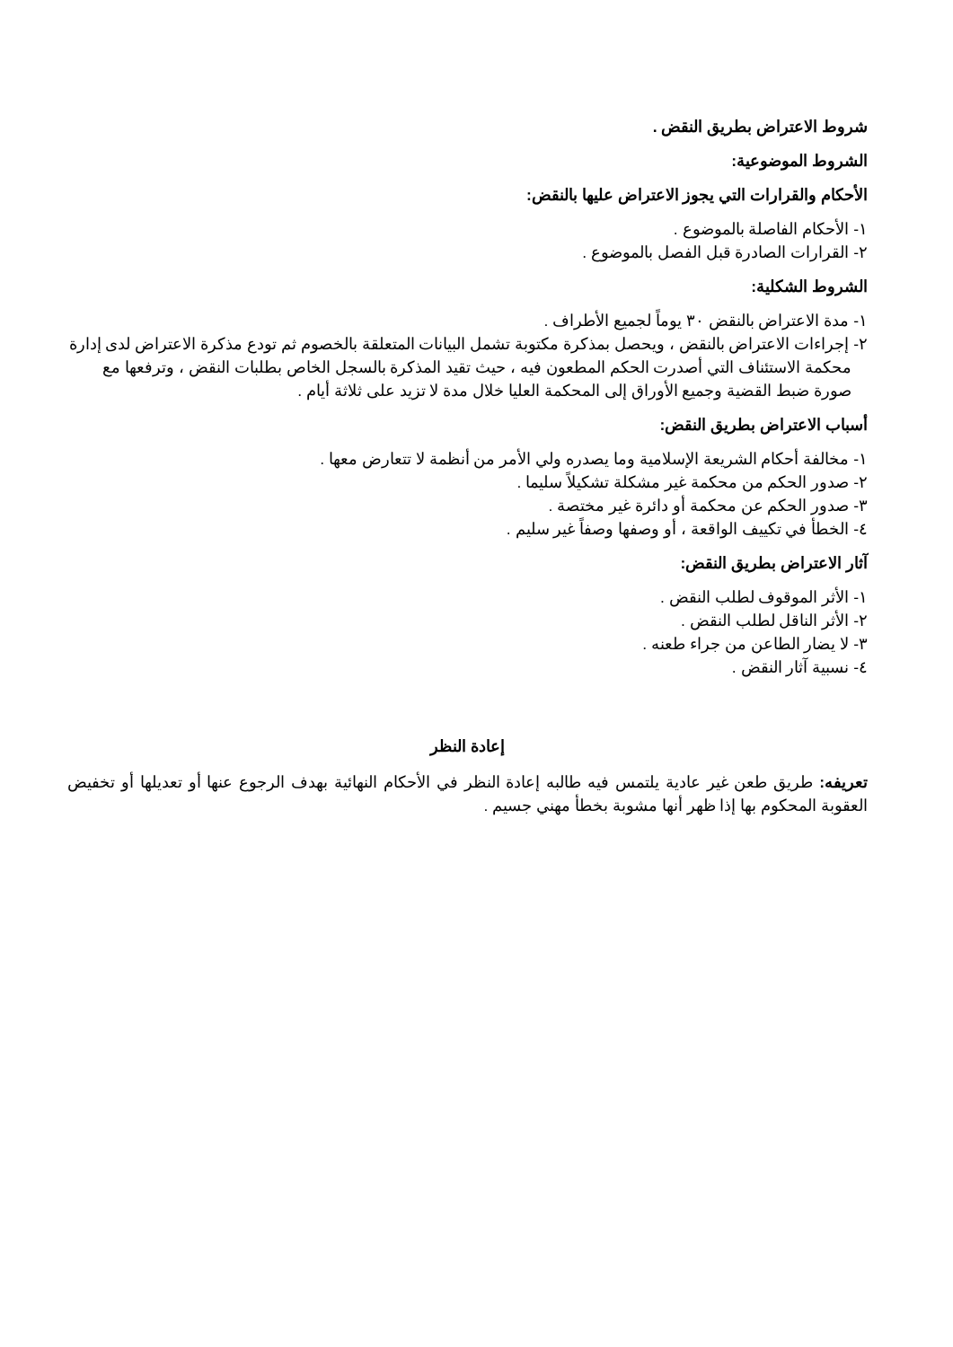شروط الاعتراض بطريق النقض .
الشروط الموضوعية:
الأحكام والقرارات التي يجوز الاعتراض عليها بالنقض:
١- الأحكام الفاصلة بالموضوع .
٢- القرارات الصادرة قبل الفصل بالموضوع .
الشروط الشكلية:
١- مدة الاعتراض بالنقض ٣٠ يوماً لجميع الأطراف .
٢- إجراءات الاعتراض بالنقض ، ويحصل بمذكرة مكتوبة تشمل البيانات المتعلقة بالخصوم ثم تودع مذكرة الاعتراض لدى إدارة محكمة الاستئناف التي أصدرت الحكم المطعون فيه ، حيث تقيد المذكرة بالسجل الخاص بطلبات النقض ، وترفعها مع صورة ضبط القضية وجميع الأوراق إلى المحكمة العليا خلال مدة لا تزيد على ثلاثة أيام .
أسباب الاعتراض بطريق النقض:
١- مخالفة أحكام الشريعة الإسلامية وما يصدره ولي الأمر من أنظمة لا تتعارض معها .
٢- صدور الحكم من محكمة غير مشكلة تشكيلاً سليما .
٣- صدور الحكم عن محكمة أو دائرة غير مختصة .
٤- الخطأ في تكييف الواقعة ، أو وصفها وصفاً غير سليم .
آثار الاعتراض بطريق النقض:
١- الأثر الموقوف لطلب النقض .
٢- الأثر الناقل لطلب النقض .
٣- لا يضار الطاعن من جراء طعنه .
٤- نسبية آثار النقض .
إعادة النظر
تعريفه: طريق طعن غير عادية يلتمس فيه طالبه إعادة النظر في الأحكام النهائية بهدف الرجوع عنها أو تعديلها أو تخفيض العقوبة المحكوم بها إذا ظهر أنها مشوبة بخطأ مهني جسيم .